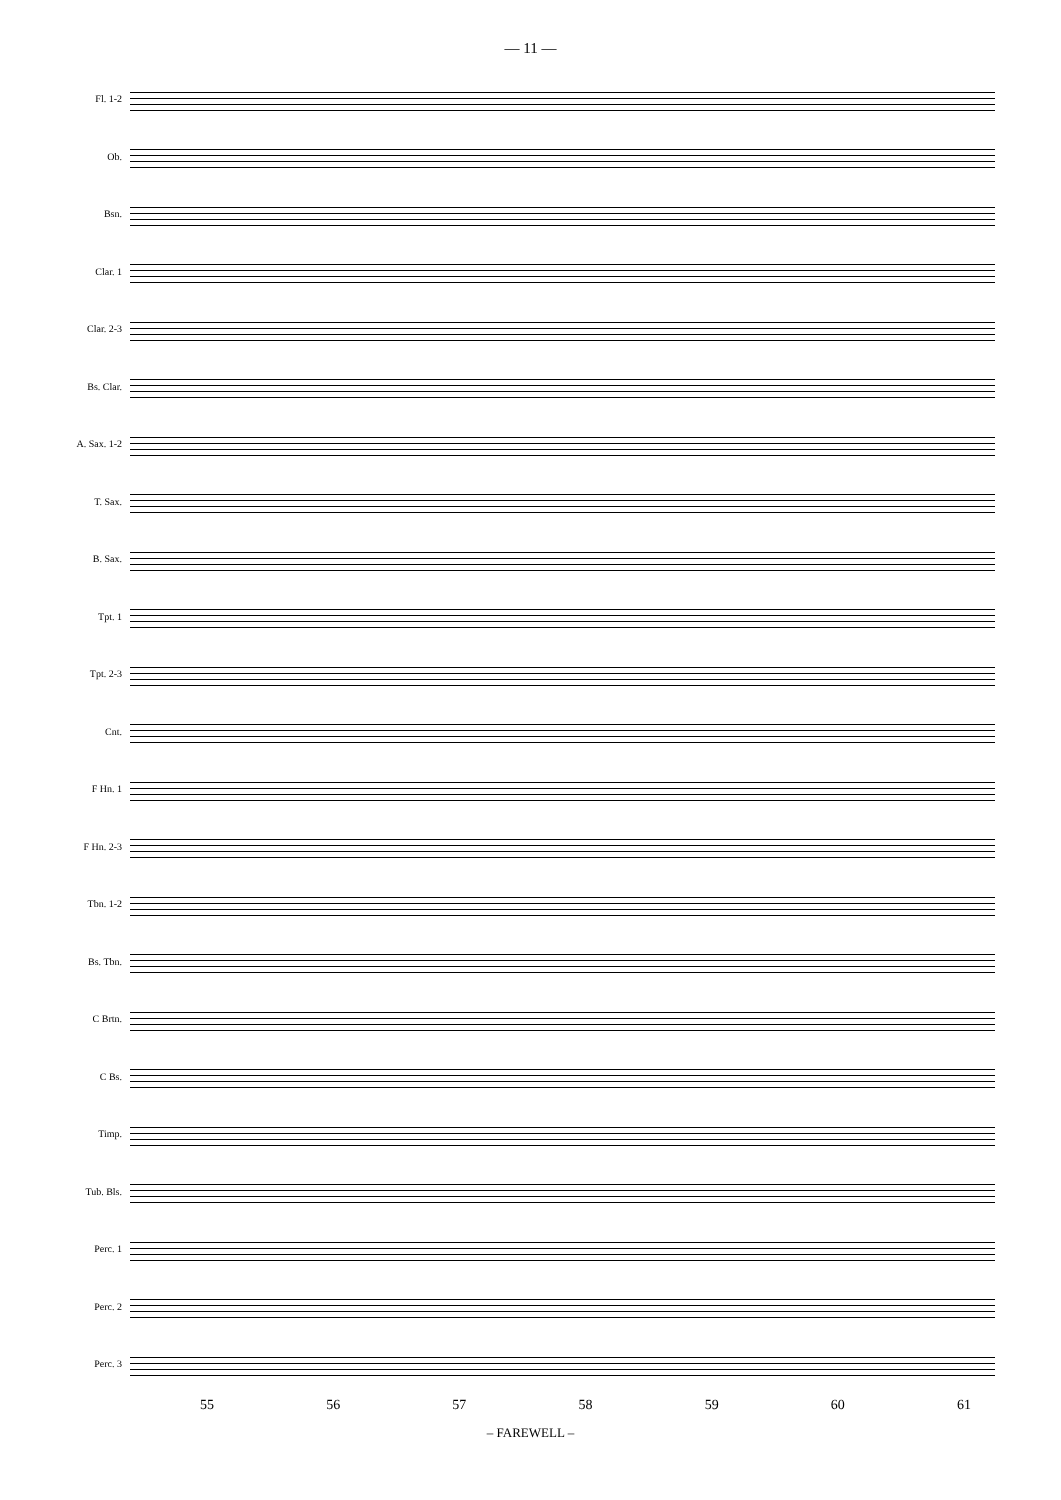— 11 —
Fl. 1-2
Ob.
Bsn.
Clar. 1
Clar. 2-3
Bs. Clar.
A. Sax. 1-2
T. Sax.
B. Sax.
Tpt. 1
Tpt. 2-3
Cnt.
F Hn. 1
F Hn. 2-3
Tbn. 1-2
Bs. Tbn.
C Brtn.
C Bs.
Timp.
Tub. Bls.
Perc. 1
Perc. 2
Perc. 3
55 56 57 58 59 60 61
– FAREWELL –